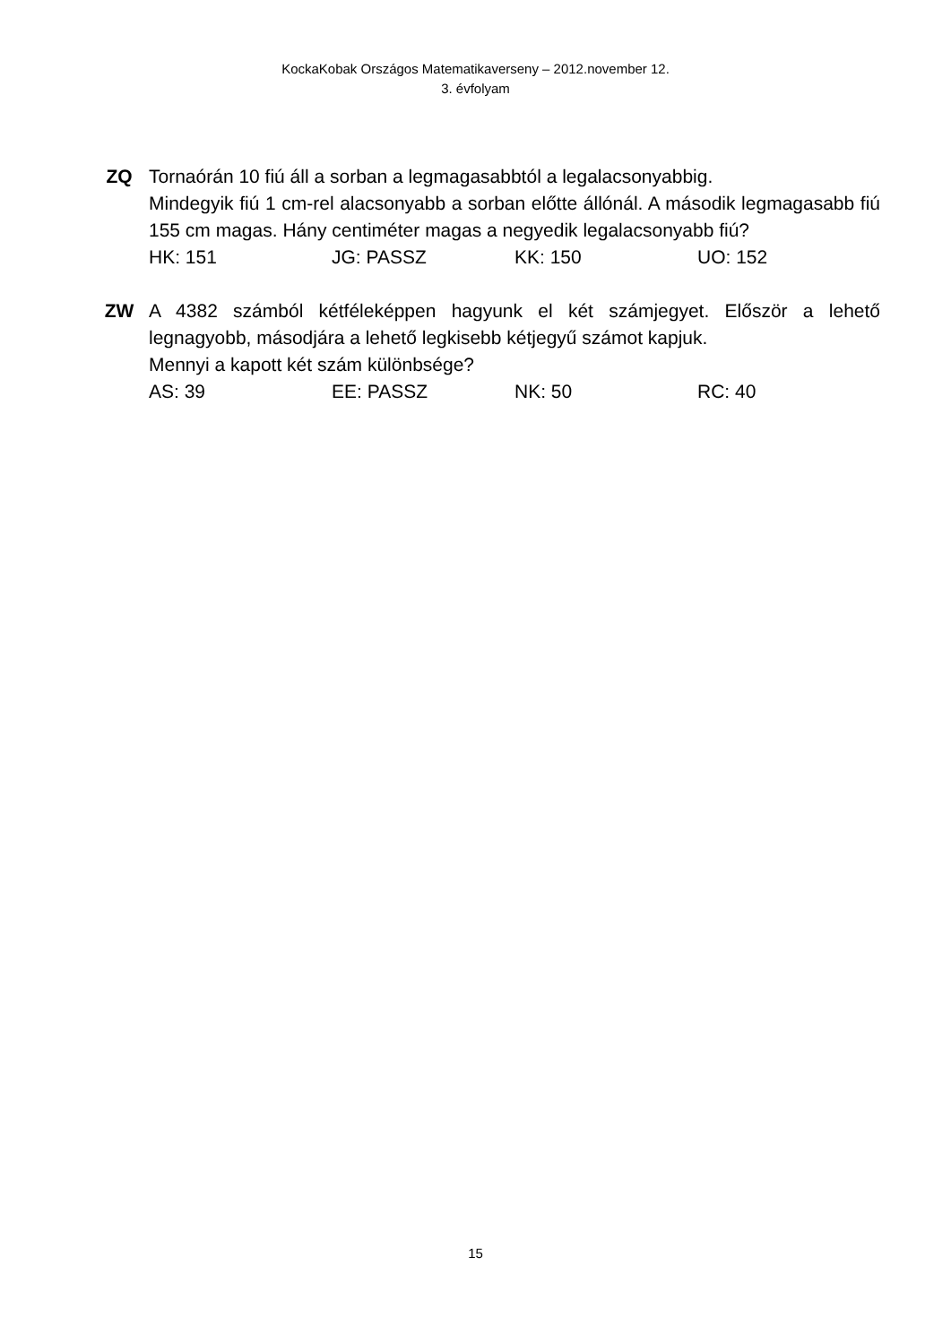KockaKobak Országos Matematikaverseny – 2012.november 12.
3. évfolyam
ZQ Tornaórán 10 fiú áll a sorban a legmagasabbtól a legalacsonyabbig.
Mindegyik fiú 1 cm-rel alacsonyabb a sorban előtte állónál. A második legmagasabb fiú 155 cm magas. Hány centiméter magas a negyedik legalacsonyabb fiú?
HK: 151 JG: PASSZ KK: 150 UO: 152
ZW A 4382 számból kétféleképpen hagyunk el két számjegyet. Először a lehető legnagyobb, másodjára a lehető legkisebb kétjegyű számot kapjuk.
Mennyi a kapott két szám különbsége?
AS: 39 EE: PASSZ NK: 50 RC: 40
15